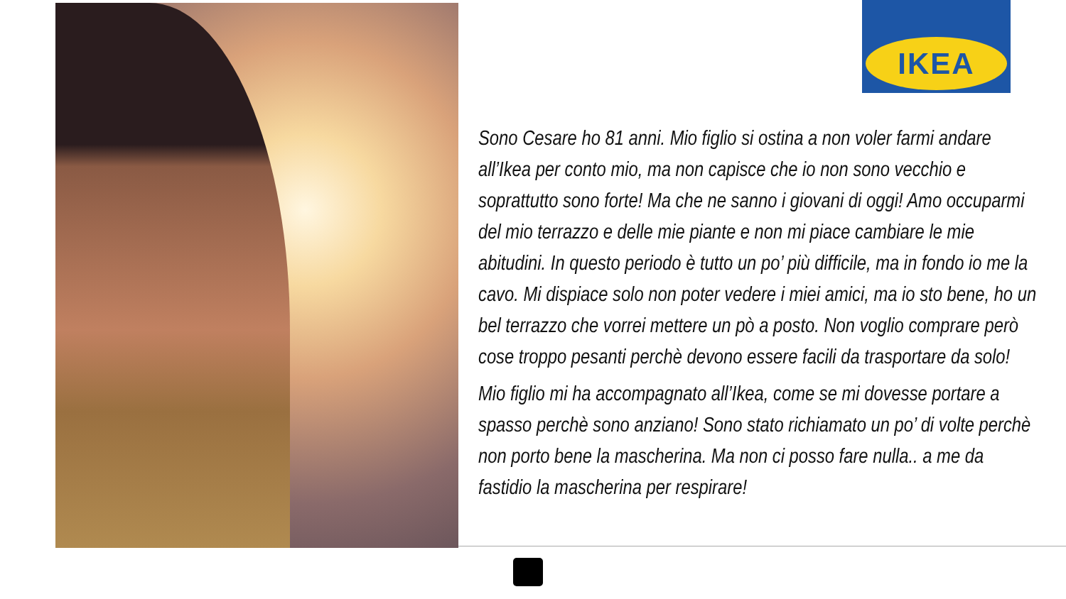IKEA
Sono Cesare ho 81 anni. Mio figlio si ostina a non voler farmi andare all’Ikea per conto mio, ma non capisce che io non sono vecchio e soprattutto sono forte! Ma che ne sanno i giovani di oggi! Amo occuparmi del mio terrazzo e delle mie piante e non mi piace cambiare le mie abitudini. In questo periodo è tutto un po’ più difficile, ma in fondo io me la cavo. Mi dispiace solo non poter vedere i miei amici, ma io sto bene, ho un bel terrazzo che vorrei mettere un pò a posto. Non voglio comprare però cose troppo pesanti perchè devono essere facili da trasportare da solo!
Mio figlio mi ha accompagnato all’Ikea, come se mi dovesse portare a spasso perchè sono anziano! Sono stato richiamato un po’ di volte perchè non porto bene la mascherina. Ma non ci posso fare nulla.. a me da fastidio la mascherina per respirare!